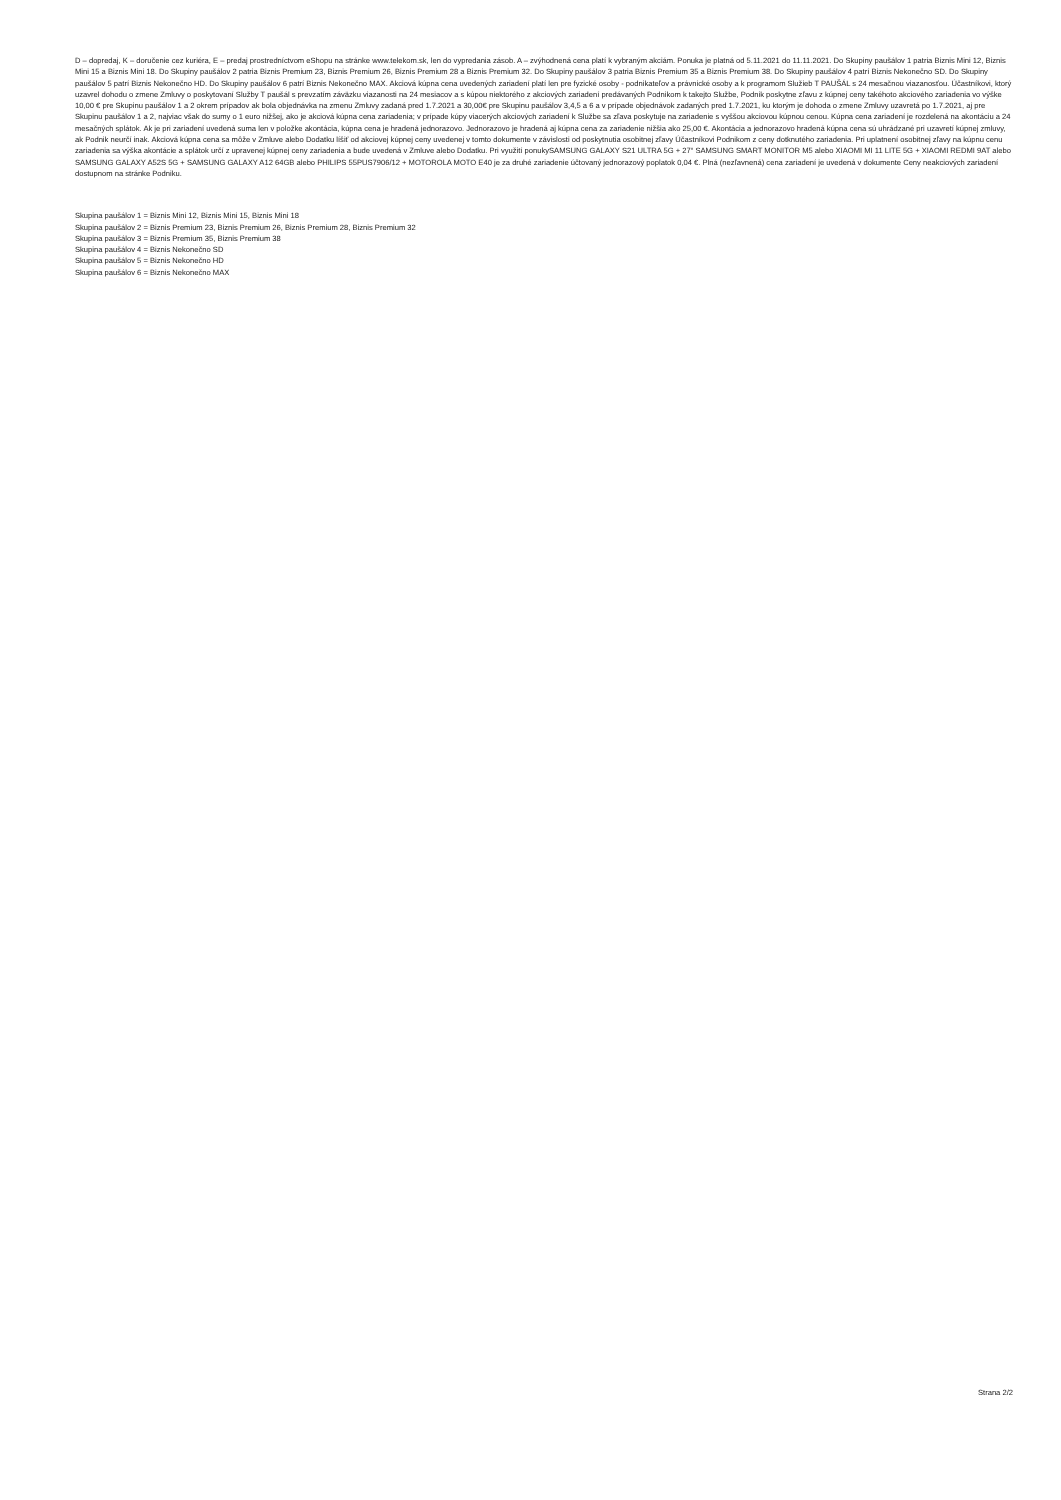D – dopredaj, K – doručenie cez kuriéra, E – predaj prostredníctvom eShopu na stránke www.telekom.sk, len do vypredania zásob. A – zvýhodnená cena platí k vybraným akciám. Ponuka je platná od 5.11.2021 do 11.11.2021. Do Skupiny paušálov 1 patria Biznis Mini 12, Biznis Mini 15 a Biznis Mini 18. Do Skupiny paušálov 2 patria Biznis Premium 23, Biznis Premium 26, Biznis Premium 28 a Biznis Premium 32. Do Skupiny paušálov 3 patria Biznis Premium 35 a Biznis Premium 38. Do Skupiny paušálov 4 patrí Biznis Nekonečno SD. Do Skupiny paušálov 5 patrí Biznis Nekonečno HD. Do Skupiny paušálov 6 patrí Biznis Nekonečno MAX. Akciová kúpna cena uvedených zariadení platí len pre fyzické osoby - podnikateľov a právnické osoby a k programom Služieb T PAUŠÁL s 24 mesačnou viazanosťou. Účastníkovi, ktorý uzavrel dohodu o zmene Zmluvy o poskytovaní Služby T paušál s prevzatím záväzku viazanosti na 24 mesiacov a s kúpou niektorého z akciových zariadení predávaných Podnikom k takejto Službe, Podnik poskytne zľavu z kúpnej ceny takéhoto akciového zariadenia vo výške 10,00 € pre Skupinu paušálov 1 a 2 okrem prípadov ak bola objednávka na zmenu Zmluvy zadaná pred 1.7.2021 a 30,00€ pre Skupinu paušálov 3,4,5 a 6 a v prípade objednávok zadaných pred 1.7.2021, ku ktorým je dohoda o zmene Zmluvy uzavretá po 1.7.2021, aj pre Skupinu paušálov 1 a 2, najviac však do sumy o 1 euro nižšej, ako je akciová kúpna cena zariadenia; v prípade kúpy viacerých akciových zariadení k Službe sa zľava poskytuje na zariadenie s vyššou akciovou kúpnou cenou. Kúpna cena zariadení je rozdelená na akontáciu a 24 mesačných splátok. Ak je pri zariadení uvedená suma len v položke akontácia, kúpna cena je hradená jednorazovo. Jednorazovo je hradená aj kúpna cena za zariadenie nižšia ako 25,00 €. Akontácia a jednorazovo hradená kúpna cena sú uhrádzané pri uzavretí kúpnej zmluvy, ak Podnik neurčí inak. Akciová kúpna cena sa môže v Zmluve alebo Dodatku líšiť od akciovej kúpnej ceny uvedenej v tomto dokumente v závislosti od poskytnutia osobitnej zľavy Účastníkovi Podnikom z ceny dotknutého zariadenia. Pri uplatnení osobitnej zľavy na kúpnu cenu zariadenia sa výška akontácie a splátok určí z upravenej kúpnej ceny zariadenia a bude uvedená v Zmluve alebo Dodatku. Pri využití ponukySAMSUNG GALAXY S21 ULTRA 5G + 27“ SAMSUNG SMART MONITOR M5 alebo XIAOMI MI 11 LITE 5G + XIAOMI REDMI 9AT alebo SAMSUNG GALAXY A52S 5G + SAMSUNG GALAXY A12 64GB alebo PHILIPS 55PUS7906/12 + MOTOROLA MOTO E40 je za druhé zariadenie účtovaný jednorazový poplatok 0,04 €. Plná (nezľavnená) cena zariadení je uvedená v dokumente Ceny neakciových zariadení dostupnom na stránke Podniku.
Skupina paušálov 1 = Biznis Mini 12, Biznis Mini 15, Biznis Mini 18
Skupina paušálov 2 = Biznis Premium 23, Biznis Premium 26, Biznis Premium 28, Biznis Premium 32
Skupina paušálov 3 = Biznis Premium 35, Biznis Premium 38
Skupina paušálov 4 = Biznis Nekonečno SD
Skupina paušálov 5 = Biznis Nekonečno HD
Skupina paušálov 6 = Biznis Nekonečno MAX
Strana 2/2